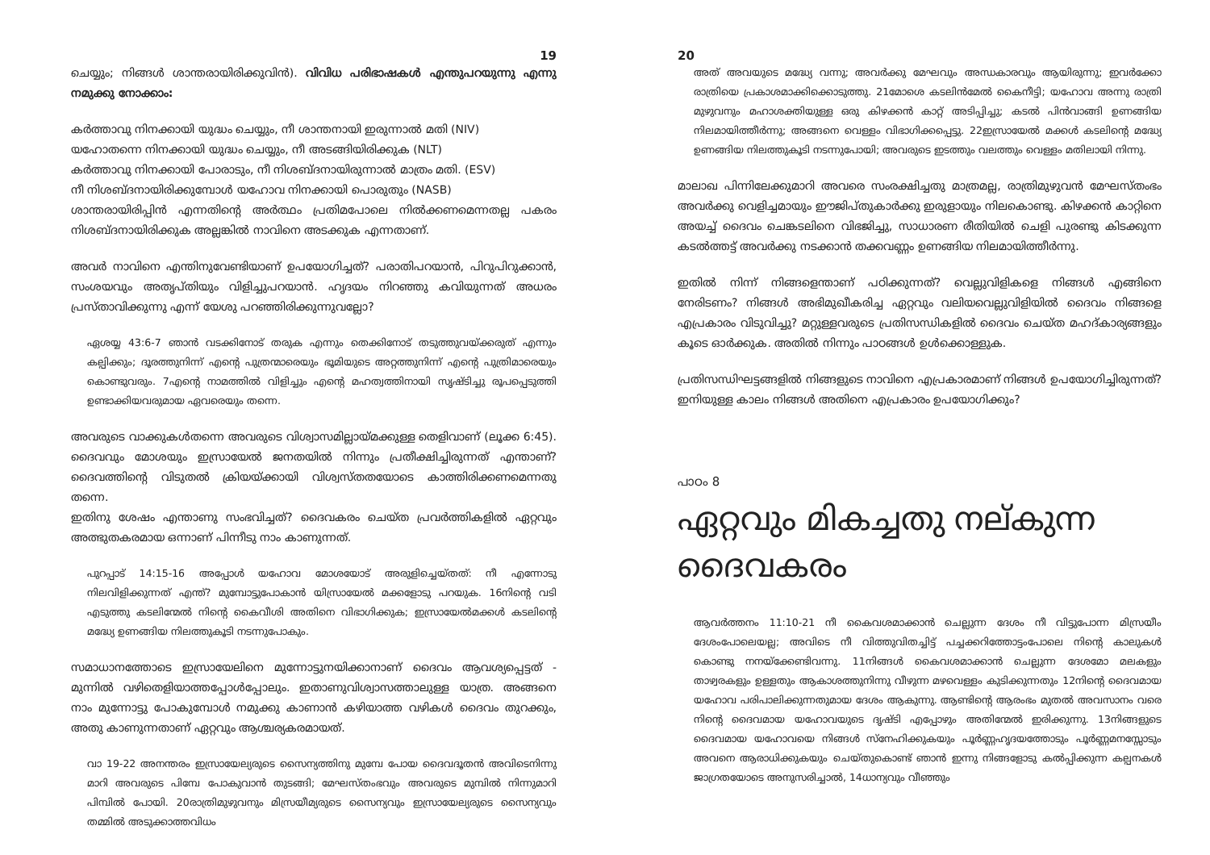19
ചെയ്യും; നിങ്ങൾ ശാന്തരായിരിക്കുവിൻ). വിവിധ പരിഭാഷകൾ എന്തുപറയുന്നു എന്നു നമുക്കു നോക്കാം:
കർത്താവു നിനക്കായി യുദ്ധം ചെയ്യും, നീ ശാന്തനായി ഇരുന്നാൽ മതി (NIV)
യഹോതന്നെ നിനക്കായി യുദ്ധം ചെയ്യും, നീ അടങ്ങിയിരിക്കുക (NLT)
കർത്താവു നിനക്കായി പോരാടും, നീ നിശബ്ദനായിരുന്നാൽ മാത്രം മതി. (ESV)
നീ നിശബ്ദനായിരിക്കുമ്പോൾ യഹോവ നിനക്കായി പൊരുതും (NASB)
ശാന്തരായിരിപ്പിൻ എന്നതിന്റെ അർത്ഥം പ്രതിമപോലെ നിൽക്കണമെന്നതല്ല പകരം നിശബ്ദനായിരിക്കുക അല്ലങ്കിൽ നാവിനെ അടക്കുക എന്നതാണ്.
അവർ നാവിനെ എന്തിനുവേണ്ടിയാണ് ഉപയോഗിച്ചത്? പരാതിപറയാൻ, പിറുപിറുക്കാൻ, സംശയവും അതൃപ്തിയും വിളിച്ചുപറയാൻ. ഹൃദയം നിറഞ്ഞു കവിയുന്നത് അധരം പ്രസ്താവിക്കുന്നു എന്ന് യേശു പറഞ്ഞിരിക്കുന്നുവല്ലോ?
ഏശയ്യ 43:6-7 ഞാൻ വടക്കിനോട് തരുക എന്നും തെക്കിനോട് തടുത്തുവയ്ക്കരുത് എന്നും കല്പിക്കും; ദൂരത്തുനിന്ന് എന്റെ പുത്രന്മാരെയും ഭൂമിയുടെ അറ്റത്തുനിന്ന് എന്റെ പുത്രിമാരെയും കൊണ്ടുവരും. 7എന്റെ നാമത്തിൽ വിളിച്ചും എന്റെ മഹത്വത്തിനായി സൃഷ്ടിച്ചു രൂപപ്പെടുത്തി ഉണ്ടാക്കിയവരുമായ ഏവരെയും തന്നെ.
അവരുടെ വാക്കുകൾതന്നെ അവരുടെ വിശ്വാസമില്ലായ്മക്കുള്ള തെളിവാണ് (ലൂക്ക 6:45). ദൈവവും മോശയും ഇസ്രായേൽ ജനതയിൽ നിന്നും പ്രതീക്ഷിച്ചിരുന്നത് എന്താണ്? ദൈവത്തിന്റെ വിടുതൽ ക്രിയയ്ക്കായി വിശ്വസ്തതയോടെ കാത്തിരിക്കണമെന്നതു തന്നെ.
ഇതിനു ശേഷം എന്താണു സംഭവിച്ചത്? ദൈവകരം ചെയ്ത പ്രവർത്തികളിൽ ഏറ്റവും അത്ഭുതകരമായ ഒന്നാണ് പിന്നീടു നാം കാണുന്നത്.
പുറപ്പാട് 14:15-16 അപ്പോൾ യഹോവ മോശയോട് അരുളിച്ചെയ്തത്: നീ എന്നോടു നിലവിളിക്കുന്നത് എന്ത്? മുമ്പോട്ടുപോകാൻ യിസ്രായേൽ മക്കളോടു പറയുക. 16നിന്റെ വടി എടുത്തു കടലിന്മേൽ നിന്റെ കൈവീശി അതിനെ വിഭാഗിക്കുക; ഇസ്രായേൽമക്കൾ കടലിന്റെ മദ്ധ്യേ ഉണങ്ങിയ നിലത്തുകൂടി നടന്നുപോകും.
സമാധാനത്തോടെ ഇസ്രായേലിനെ മുന്നോട്ടുനയിക്കാനാണ് ദൈവം ആവശ്യപ്പെട്ടത് - മുന്നിൽ വഴിതെളിയാത്തപ്പോൾപ്പോലും. ഇതാണുവിശ്വാസത്താലുള്ള യാത്ര. അങ്ങനെ നാം മുന്നോട്ടു പോകുമ്പോൾ നമുക്കു കാണാൻ കഴിയാത്ത വഴികൾ ദൈവം തുറക്കും, അതു കാണുന്നതാണ് ഏറ്റവും ആശ്ചര്യകരമായത്.
വാ 19-22 അനന്തരം ഇസ്രായേല്യരുടെ സൈന്യത്തിനു മുമ്പേ പോയ ദൈവദൂതൻ അവിടെനിന്നു മാറി അവരുടെ പിമ്പേ പോകുവാൻ തുടങ്ങി; മേഘസ്തംഭവും അവരുടെ മുമ്പിൽ നിന്നുമാറി പിമ്പിൽ പോയി. 20രാത്രിമുഴുവനും മിസ്രയീമ്യരുടെ സൈന്യവും ഇസ്രായേല്യരുടെ സൈന്യവും തമ്മിൽ അടുക്കാത്തവിധം
20
അത് അവയുടെ മദ്ധ്യേ വന്നു; അവർക്കു മേഘവും അന്ധകാരവും ആയിരുന്നു; ഇവർക്കോ രാത്രിയെ പ്രകാശമാക്കിക്കൊടുത്തു. 21മോശെ കടലിൻമേൽ കൈനീട്ടി; യഹോവ അന്നു രാത്രി മുഴുവനും മഹാശക്തിയുള്ള ഒരു കിഴക്കൻ കാറ്റ് അടിപ്പിച്ചു; കടൽ പിൻവാങ്ങി ഉണങ്ങിയ നിലമായിത്തീർന്നു; അങ്ങനെ വെള്ളം വിഭാഗിക്കപ്പെട്ടു. 22ഇസ്രായേൽ മക്കൾ കടലിന്റെ മദ്ധ്യേ ഉണങ്ങിയ നിലത്തുകൂടി നടന്നുപോയി; അവരുടെ ഇടത്തും വലത്തും വെള്ളം മതിലായി നിന്നു.
മാലാഖ പിന്നിലേക്കുമാറി അവരെ സംരക്ഷിച്ചതു മാത്രമല്ല, രാത്രിമുഴുവൻ മേഘസ്തംഭം അവർക്കു വെളിച്ചമായും ഈജിപ്തുകാർക്കു ഇരുളായും നിലകൊണ്ടു. കിഴക്കൻ കാറ്റിനെ അയച്ച് ദൈവം ചെങ്കടലിനെ വിഭജിച്ചു, സാധാരണ രീതിയിൽ ചെളി പുരണ്ടു കിടക്കുന്ന കടൽത്തട്ട് അവർക്കു നടക്കാൻ തക്കവണ്ണം ഉണങ്ങിയ നിലമായിത്തീർന്നു.
ഇതിൽ നിന്ന് നിങ്ങളെന്താണ് പഠിക്കുന്നത്? വെല്ലുവിളികളെ നിങ്ങൾ എങ്ങിനെ നേരിടണം? നിങ്ങൾ അഭിമുഖീകരിച്ച ഏറ്റവും വലിയവെല്ലുവിളിയിൽ ദൈവം നിങ്ങളെ എപ്രകാരം വിടുവിച്ചു? മറ്റുള്ളവരുടെ പ്രതിസന്ധികളിൽ ദൈവം ചെയ്ത മഹദ്കാര്യങ്ങളും കൂടെ ഓർക്കുക. അതിൽ നിന്നും പാഠങ്ങൾ ഉൾക്കൊള്ളുക.
പ്രതിസന്ധിഘട്ടങ്ങളിൽ നിങ്ങളുടെ നാവിനെ എപ്രകാരമാണ് നിങ്ങൾ ഉപയോഗിച്ചിരുന്നത്? ഇനിയുള്ള കാലം നിങ്ങൾ അതിനെ എപ്രകാരം ഉപയോഗിക്കും?
പാഠം 8
ഏറ്റവും മികച്ചതു നല്കുന്ന ദൈവകരം
ആവർത്തനം 11:10-21 നീ കൈവശമാക്കാൻ ചെല്ലുന്ന ദേശം നീ വിട്ടുപോന്ന മിസ്രയീം ദേശംപോലെയല്ല; അവിടെ നീ വിത്തുവിതച്ചിട്ട് പച്ചക്കറിത്തോട്ടംപോലെ നിന്റെ കാലുകൾ കൊണ്ടു നനയ്ക്കേണ്ടിവന്നു. 11നിങ്ങൾ കൈവശമാക്കാൻ ചെല്ലുന്ന ദേശമോ മലകളും താഴ്വരകളും ഉള്ളതും ആകാശത്തുനിന്നു വീഴുന്ന മഴവെള്ളം കുടിക്കുന്നതും 12നിന്റെ ദൈവമായ യഹോവ പരിപാലിക്കുന്നതുമായ ദേശം ആകുന്നു. ആണ്ടിന്റെ ആരംഭം മുതൽ അവസാനം വരെ നിന്റെ ദൈവമായ യഹോവയുടെ ദൃഷ്ടി എപ്പോഴും അതിന്മേൽ ഇരിക്കുന്നു. 13നിങ്ങളുടെ ദൈവമായ യഹോവയെ നിങ്ങൾ സ്നേഹിക്കുകയും പൂർണ്ണഹൃദയത്തോടും പൂർണ്ണമനസ്സോടും അവനെ ആരാധിക്കുകയും ചെയ്തുകൊണ്ട് ഞാൻ ഇന്നു നിങ്ങളോടു കൽപ്പിക്കുന്ന കല്പനകൾ ജാഗ്രതയോടെ അനുസരിച്ചാൽ, 14ധാന്യവും വീഞ്ഞും